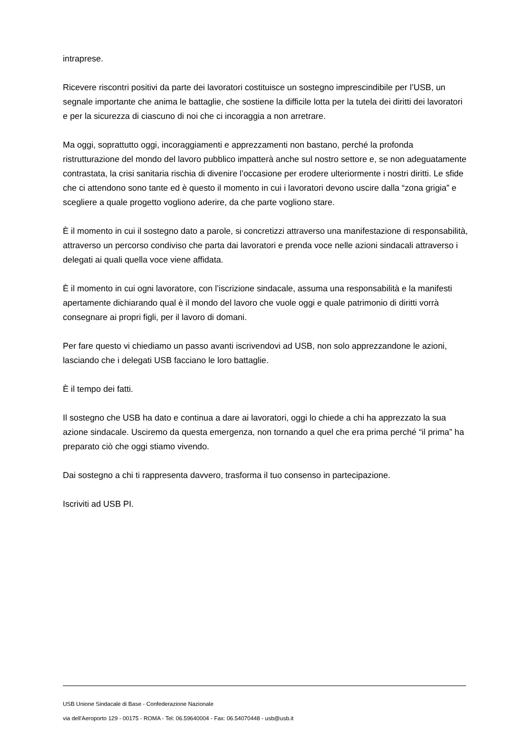intraprese.
Ricevere riscontri positivi da parte dei lavoratori costituisce un sostegno imprescindibile per l’USB, un segnale importante che anima le battaglie, che sostiene la difficile lotta per la tutela dei diritti dei lavoratori e per la sicurezza di ciascuno di noi che ci incoraggia a non arretrare.
Ma oggi, soprattutto oggi, incoraggiamenti e apprezzamenti non bastano, perché la profonda ristrutturazione del mondo del lavoro pubblico impatterà anche sul nostro settore e, se non adeguatamente contrastata, la crisi sanitaria rischia di divenire l’occasione per erodere ulteriormente i nostri diritti. Le sfide che ci attendono sono tante ed è questo il momento in cui i lavoratori devono uscire dalla “zona grigia” e scegliere a quale progetto vogliono aderire, da che parte vogliono stare.
È il momento in cui il sostegno dato a parole, si concretizzi attraverso una manifestazione di responsabilità, attraverso un percorso condiviso che parta dai lavoratori e prenda voce nelle azioni sindacali attraverso i delegati ai quali quella voce viene affidata.
È il momento in cui ogni lavoratore, con l’iscrizione sindacale, assuma una responsabilità e la manifesti apertamente dichiarando qual è il mondo del lavoro che vuole oggi e quale patrimonio di diritti vorrà consegnare ai propri figli, per il lavoro di domani.
Per fare questo vi chiediamo un passo avanti iscrivendovi ad USB, non solo apprezzandone le azioni, lasciando che i delegati USB facciano le loro battaglie.
È il tempo dei fatti.
Il sostegno che USB ha dato e continua a dare ai lavoratori, oggi lo chiede a chi ha apprezzato la sua azione sindacale. Usciremo da questa emergenza, non tornando a quel che era prima perché “il prima” ha preparato ciò che oggi stiamo vivendo.
Dai sostegno a chi ti rappresenta davvero, trasforma il tuo consenso in partecipazione.
Iscriviti ad USB PI.
USB Unione Sindacale di Base - Confederazione Nazionale
via dell'Aeroporto 129 - 00175 - ROMA - Tel: 06.59640004 - Fax: 06.54070448 - usb@usb.it